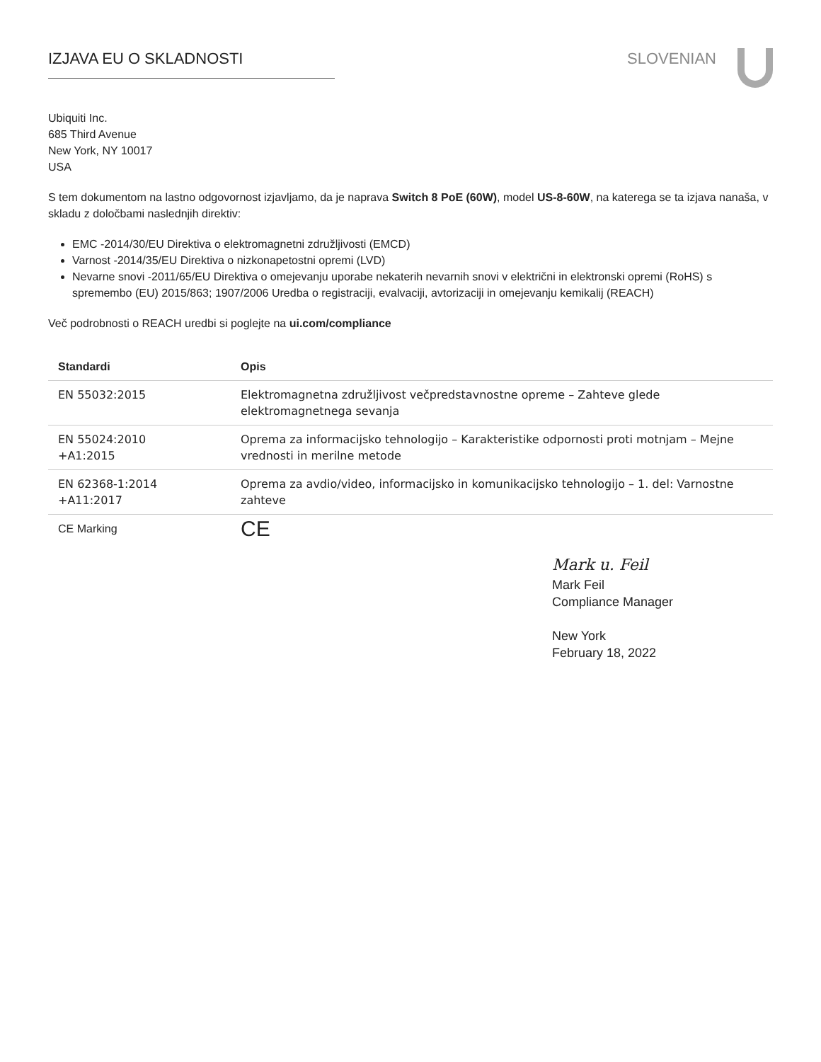IZJAVA EU O SKLADNOSTI SLOVENIAN
Ubiquiti Inc.
685 Third Avenue
New York, NY 10017
USA
S tem dokumentom na lastno odgovornost izjavljamo, da je naprava Switch 8 PoE (60W), model US-8-60W, na katerega se ta izjava nanaša, v skladu z določbami naslednjih direktiv:
EMC -2014/30/EU Direktiva o elektromagnetni združljivosti (EMCD)
Varnost -2014/35/EU Direktiva o nizkonapetostni opremi (LVD)
Nevarne snovi -2011/65/EU Direktiva o omejevanju uporabe nekaterih nevarnih snovi v električni in elektronski opremi (RoHS) s spremembo (EU) 2015/863; 1907/2006 Uredba o registraciji, evalvaciji, avtorizaciji in omejevanju kemikalij (REACH)
Več podrobnosti o REACH uredbi si poglejte na ui.com/compliance
| Standardi | Opis |
| --- | --- |
| EN 55032:2015 | Elektromagnetna združljivost večpredstavnostne opreme – Zahteve glede elektromagnetnega sevanja |
| EN 55024:2010 +A1:2015 | Oprema za informacijsko tehnologijo – Karakteristike odpornosti proti motnjam – Mejne vrednosti in merilne metode |
| EN 62368-1:2014 +A11:2017 | Oprema za avdio/video, informacijsko in komunikacijsko tehnologijo – 1. del: Varnostne zahteve |
| CE Marking | CE |
Mark u. Feil
Mark Feil
Compliance Manager
New York
February 18, 2022